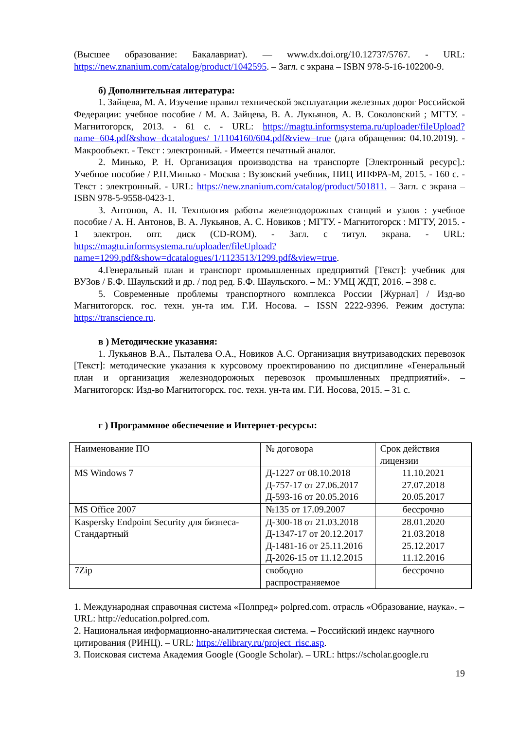(Высшее образование: Бакалавриат). — www.dx.doi.org/10.12737/5767. - URL: https://new.znanium.com/catalog/product/1042595. – Загл. с экрана – ISBN 978-5-16-102200-9.
б) Дополнительная литература:
1. Зайцева, М. А. Изучение правил технической эксплуатации железных дорог Российской Федерации: учебное пособие / М. А. Зайцева, В. А. Лукьянов, А. В. Соколовский ; МГТУ. - Магнитогорск, 2013. - 61 с. - URL: https://magtu.informsystema.ru/uploader/fileUpload?name=604.pdf&show=dcatalogues/ 1/1104160/604.pdf&view=true (дата обращения: 04.10.2019). - Макрообъект. - Текст : электронный. - Имеется печатный аналог.
2. Минько, Р. Н. Организация производства на транспорте [Электронный ресурс].: Учебное пособие / Р.Н.Минько - Москва : Вузовский учебник, НИЦ ИНФРА-М, 2015. - 160 с. - Текст : электронный. - URL: https://new.znanium.com/catalog/product/501811. – Загл. с экрана – ISBN 978-5-9558-0423-1.
3. Антонов, А. Н. Технология работы железнодорожных станций и узлов : учебное пособие / А. Н. Антонов, В. А. Лукьянов, А. С. Новиков ; МГТУ. - Магнитогорск : МГТУ, 2015. - 1 электрон. опт. диск (CD-ROM). - Загл. с титул. экрана. - URL: https://magtu.informsystema.ru/uploader/fileUpload?name=1299.pdf&show=dcatalogues/1/1123513/1299.pdf&view=true.
4.Генеральный план и транспорт промышленных предприятий [Текст]: учебник для ВУЗов / Б.Ф. Шаульский и др. / под ред. Б.Ф. Шаульского. – М.: УМЦ ЖДТ, 2016. – 398 с.
5. Современные проблемы транспортного комплекса России [Журнал] / Изд-во Магнитогорск. гос. техн. ун-та им. Г.И. Носова. – ISSN 2222-9396. Режим доступа: https://transcience.ru.
в ) Методические указания:
1. Лукьянов В.А., Пыталева О.А., Новиков А.С. Организация внутризаводских перевозок [Текст]: методические указания к курсовому проектированию по дисциплине «Генеральный план и организация железнодорожных перевозок промышленных предприятий». – Магнитогорск: Изд-во Магнитогорск. гос. техн. ун-та им. Г.И. Носова, 2015. – 31 с.
г ) Программное обеспечение и Интернет-ресурсы:
| Наименование ПО | № договора | Срок действия лицензии |
| MS Windows 7 | Д-1227 от 08.10.2018 Д-757-17 от 27.06.2017 Д-593-16 от 20.05.2016 | 11.10.2021 27.07.2018 20.05.2017 |
| MS Office 2007 | №135 от 17.09.2007 | бессрочно |
| Kaspersky Endpoint Security для бизнеса-Стандартный | Д-300-18 от 21.03.2018 Д-1347-17 от 20.12.2017 Д-1481-16 от 25.11.2016 Д-2026-15 от 11.12.2015 | 28.01.2020 21.03.2018 25.12.2017 11.12.2016 |
| 7Zip | свободно распространяемое | бессрочно |
1. Международная справочная система «Полпред» polpred.com. отрасль «Образование, наука». – URL: http://education.polpred.com.
2. Национальная информационно-аналитическая система. – Российский индекс научного цитирования (РИНЦ). – URL: https://elibrary.ru/project_risc.asp.
3. Поисковая система Академия Google (Google Scholar). – URL: https://scholar.google.ru
19